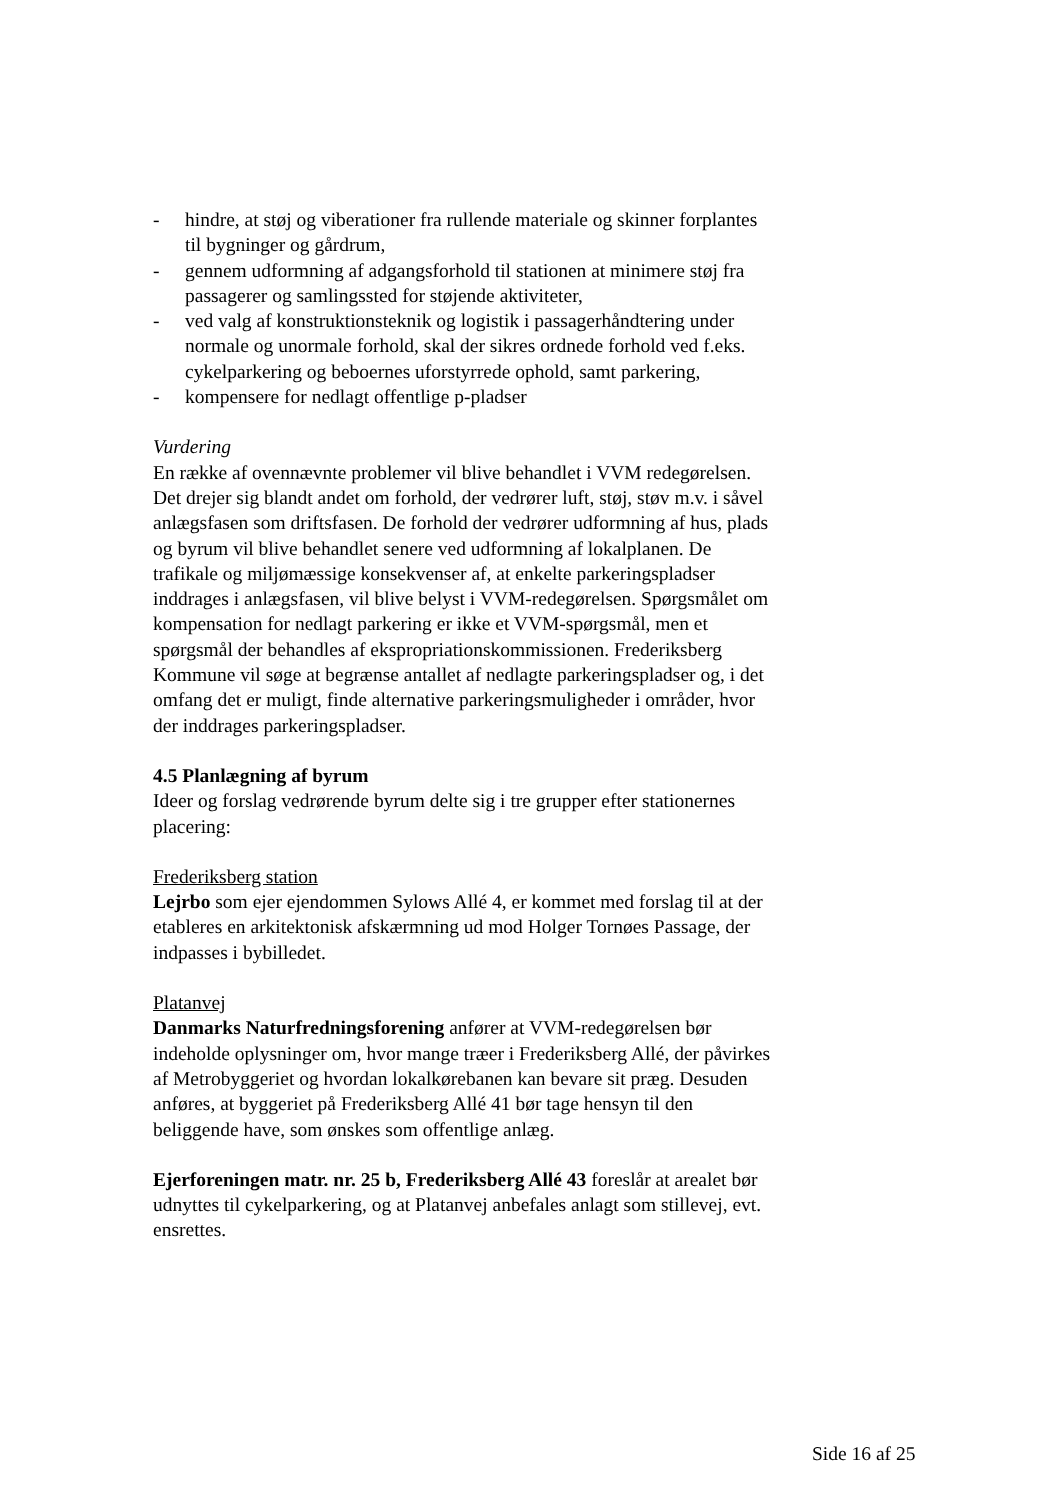- hindre, at støj og viberationer fra rullende materiale og skinner forplantes til bygninger og gårdrum,
- gennem udformning af adgangsforhold til stationen at minimere støj fra passagerer og samlingssted for støjende aktiviteter,
- ved valg af konstruktionsteknik og logistik i passagerhåndtering under normale og unormale forhold, skal der sikres ordnede forhold ved f.eks. cykelparkering og beboernes uforstyrrede ophold, samt parkering,
- kompensere for nedlagt offentlige p-pladser
Vurdering
En række af ovennævnte problemer vil blive behandlet i VVM redegørelsen. Det drejer sig blandt andet om forhold, der vedrører luft, støj, støv m.v. i såvel anlægsfasen som driftsfasen. De forhold der vedrører udformning af hus, plads og byrum vil blive behandlet senere ved udformning af lokalplanen. De trafikale og miljømæssige konsekvenser af, at enkelte parkeringspladser inddrages i anlægsfasen, vil blive belyst i VVM-redegørelsen. Spørgsmålet om kompensation for nedlagt parkering er ikke et VVM-spørgsmål, men et spørgsmål der behandles af ekspropriationskommissionen. Frederiksberg Kommune vil søge at begrænse antallet af nedlagte parkeringspladser og, i det omfang det er muligt, finde alternative parkeringsmuligheder i områder, hvor der inddrages parkeringspladser.
4.5 Planlægning af byrum
Ideer og forslag vedrørende byrum delte sig i tre grupper efter stationernes placering:
Frederiksberg station
Lejrbo som ejer ejendommen Sylows Allé 4, er kommet med forslag til at der etableres en arkitektonisk afskærmning ud mod Holger Tornøes Passage, der indpasses i bybilledet.
Platanvej
Danmarks Naturfredningsforening anfører at VVM-redegørelsen bør indeholde oplysninger om, hvor mange træer i Frederiksberg Allé, der påvirkes af Metrobyggeriet og hvordan lokalkørebanen kan bevare sit præg. Desuden anføres, at byggeriet på Frederiksberg Allé 41 bør tage hensyn til den beliggende have, som ønskes som offentlige anlæg.
Ejerforeningen matr. nr. 25 b, Frederiksberg Allé 43 foreslår at arealet bør udnyttes til cykelparkering, og at Platanvej anbefales anlagt som stillevej, evt. ensrettes.
Side 16 af 25